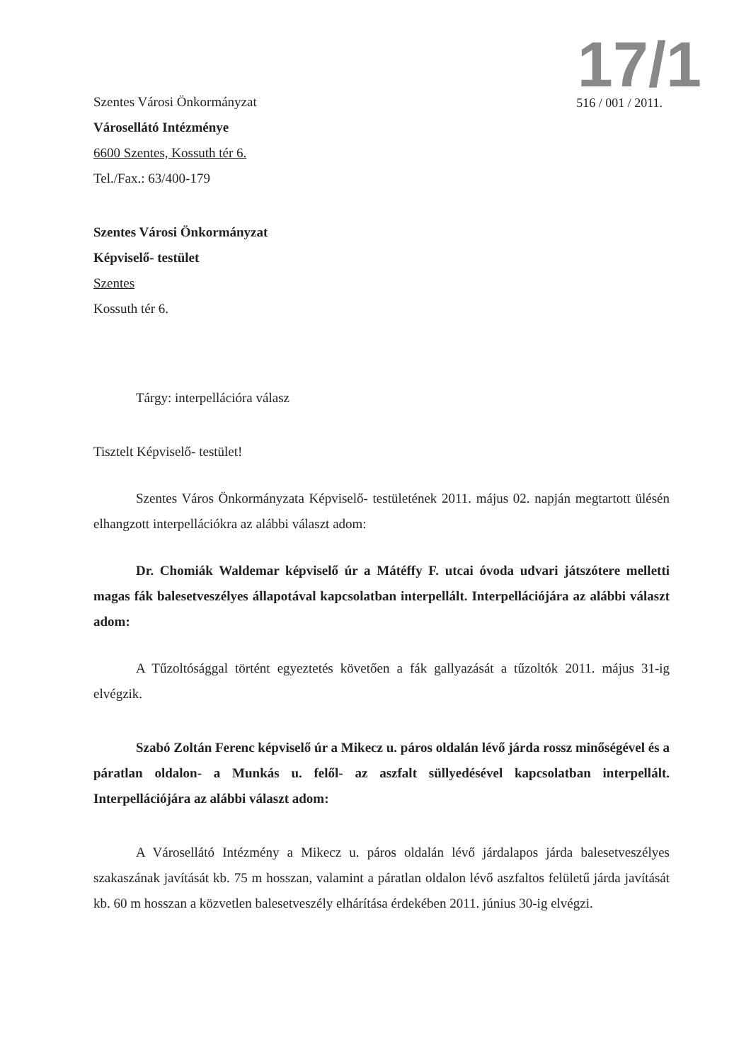17/1
516 / 001 / 2011.
Szentes Városi Önkormányzat
Városellátó Intézménye
6600 Szentes, Kossuth tér 6.
Tel./Fax.: 63/400-179
Szentes Városi Önkormányzat
Képviselő- testület
Szentes
Kossuth tér 6.
Tárgy: interpellációra válasz
Tisztelt Képviselő- testület!
Szentes Város Önkormányzata Képviselő- testületének 2011. május 02. napján megtartott ülésén elhangzott interpellációkra az alábbi választ adom:
Dr. Chomiák Waldemar képviselő úr a Mátéffy F. utcai óvoda udvari játszótere melletti magas fák balesetveszélyes állapotával kapcsolatban interpellált. Interpellációjára az alábbi választ adom:
A Tűzoltósággal történt egyeztetés követően a fák gallyazását a tűzoltók 2011. május 31-ig elvégzik.
Szabó Zoltán Ferenc képviselő úr a Mikecz u. páros oldalán lévő járda rossz minőségével és a páratlan oldalon- a Munkás u. felől- az aszfalt süllyedésével kapcsolatban interpellált. Interpellációjára az alábbi választ adom:
A Városellátó Intézmény a Mikecz u. páros oldalán lévő járdalapos járda balesetveszélyes szakaszának javítását kb. 75 m hosszan, valamint a páratlan oldalon lévő aszfaltos felületű járda javítását kb. 60 m hosszan a közvetlen balesetveszély elhárítása érdekében 2011. június 30-ig elvégzi.